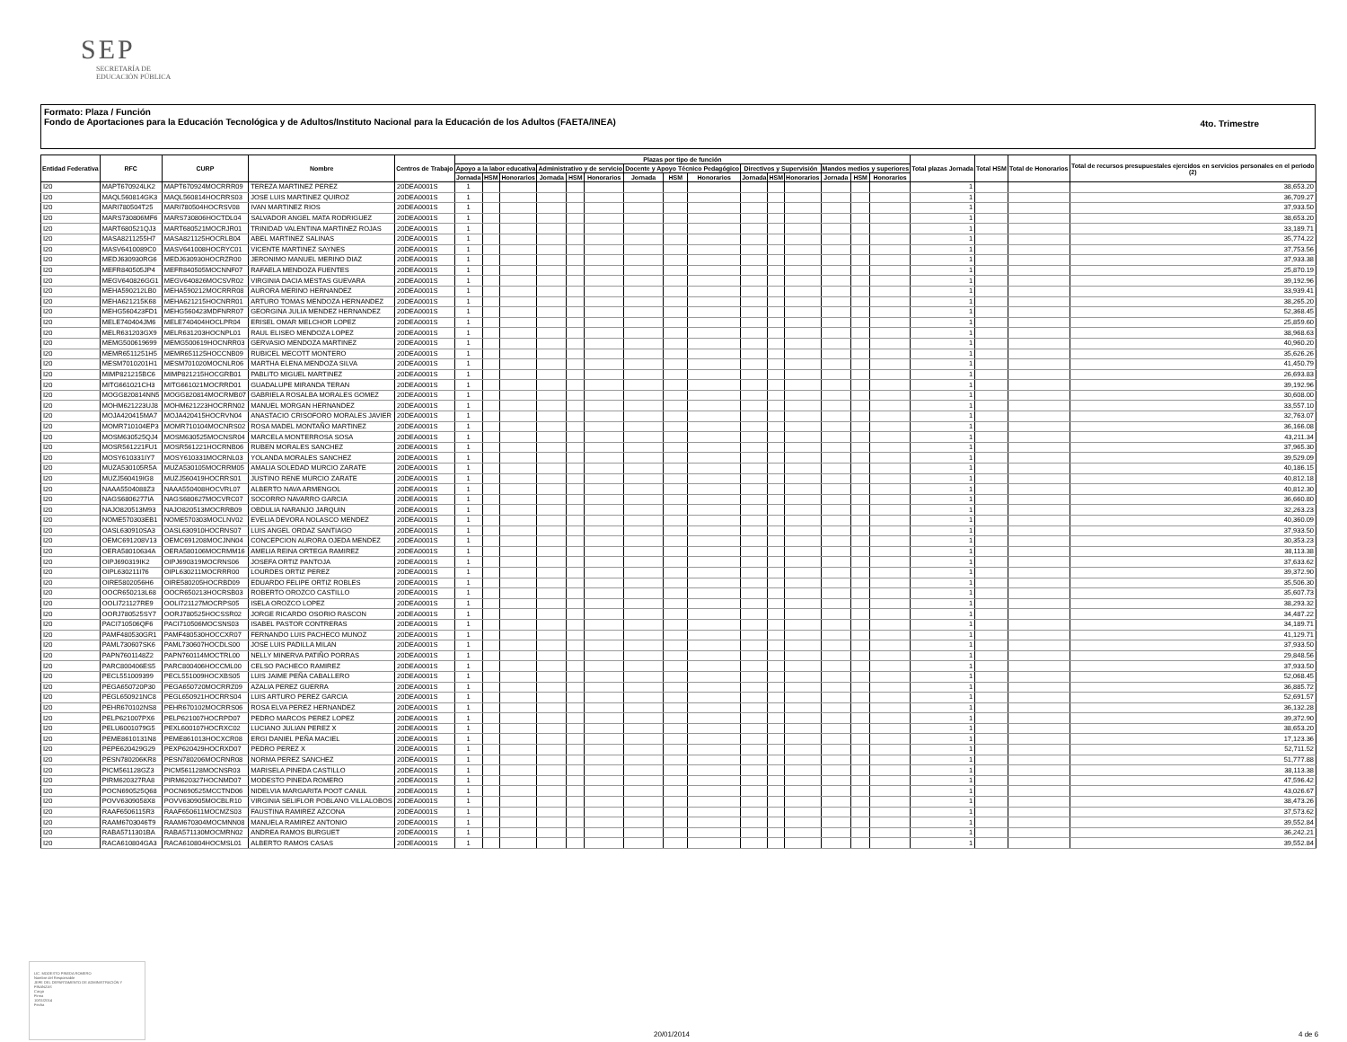SEP
SECRETARÍA DE
EDUCACIÓN PÚBLICA
Formato: Plaza / Función
Fondo de Aportaciones para la Educación Tecnológica y de Adultos/Instituto Nacional para la Educación de los Adultos (FAETA/INEA)
4to. Trimestre
| Entidad Federativa | RFC | CURP | Nombre | Centros de Trabajo | Plazas por tipo de función | | | | | | | | | | | | | | | Total plazas Jornada | Total HSM | Total de Honorarios | Total de recursos presupuestales ejercidos en servicios personales en el periodo (2) |
| --- | --- | --- | --- | --- | --- | --- | --- | --- | --- | --- | --- | --- | --- | --- | --- | --- | --- | --- | --- | --- | --- | --- | --- |
| | | | | | Apoyo a la labor educativa | | | Administrativo y de servicio | | | Docente y Apoyo Técnico Pedagógico | | | Directivos y Supervisión | | | Mandos medios y superiores | | | | | | |
| | | | | | Jornada | HSM | Honorarios | Jornada | HSM | Honorarios | Jornada | HSM | Honorarios | Jornada | HSM | Honorarios | Jornada | HSM | Honorarios | | | | |
| I20 | MAPT670924LK2 | MAPT670924MOCRRR09 | TEREZA MARTINEZ PEREZ | 20DEA0001S | 1 | | | | | | | | | | | | | | | 1 | | | 38,653.20 |
| I20 | MAQL560814GK3 | MAQL560814HOCRRS03 | JOSE LUIS MARTINEZ QUIROZ | 20DEA0001S | 1 | | | | | | | | | | | | | | | 1 | | | 36,709.27 |
| I20 | MARI780504T25 | MARI780504HOCRSV08 | IVAN MARTINEZ RIOS | 20DEA0001S | 1 | | | | | | | | | | | | | | | 1 | | | 37,933.50 |
| I20 | MARS730806MF6 | MARS730806HOCTDL04 | SALVADOR ANGEL MATA RODRIGUEZ | 20DEA0001S | 1 | | | | | | | | | | | | | | | 1 | | | 38,653.20 |
| I20 | MART680521QJ3 | MART680521MOCRJR01 | TRINIDAD VALENTINA MARTINEZ ROJAS | 20DEA0001S | 1 | | | | | | | | | | | | | | | 1 | | | 33,189.71 |
| I20 | MASA8211255H7 | MASA821125HOCRLB04 | ABEL MARTINEZ SALINAS | 20DEA0001S | 1 | | | | | | | | | | | | | | | 1 | | | 35,774.22 |
| I20 | MASV6410089C0 | MASV641008HOCRYC01 | VICENTE MARTINEZ SAYNES | 20DEA0001S | 1 | | | | | | | | | | | | | | | 1 | | | 37,753.56 |
| I20 | MEDJ630930RG6 | MEDJ630930HOCRZR00 | JERONIMO MANUEL MERINO DIAZ | 20DEA0001S | 1 | | | | | | | | | | | | | | | 1 | | | 37,933.38 |
| I20 | MEFR840505JP4 | MEFR840505MOCNNF07 | RAFAELA MENDOZA FUENTES | 20DEA0001S | 1 | | | | | | | | | | | | | | | 1 | | | 25,870.19 |
| I20 | MEGV640826GG1 | MEGV640826MOCSVR02 | VIRGINIA DACIA MESTAS GUEVARA | 20DEA0001S | 1 | | | | | | | | | | | | | | | 1 | | | 39,192.96 |
| I20 | MEHA590212LB0 | MEHA590212MOCRRR08 | AURORA MERINO HERNANDEZ | 20DEA0001S | 1 | | | | | | | | | | | | | | | 1 | | | 33,939.41 |
| I20 | MEHA621215K68 | MEHA621215HOCNRR01 | ARTURO TOMAS MENDOZA HERNANDEZ | 20DEA0001S | 1 | | | | | | | | | | | | | | | 1 | | | 38,265.20 |
| I20 | MEHG560423FD1 | MEHG560423MDFNRR07 | GEORGINA JULIA MENDEZ HERNANDEZ | 20DEA0001S | 1 | | | | | | | | | | | | | | | 1 | | | 52,368.45 |
| I20 | MELE740404JM6 | MELE740404HOCLPR04 | ERISEL OMAR MELCHOR LOPEZ | 20DEA0001S | 1 | | | | | | | | | | | | | | | 1 | | | 25,859.60 |
| I20 | MELR631203GX9 | MELR631203HOCNPL01 | RAUL ELISEO MENDOZA LOPEZ | 20DEA0001S | 1 | | | | | | | | | | | | | | | 1 | | | 38,968.63 |
| I20 | MEMG500619699 | MEMG500619HOCNRR03 | GERVASIO MENDOZA MARTINEZ | 20DEA0001S | 1 | | | | | | | | | | | | | | | 1 | | | 40,960.20 |
| I20 | MEMR6511251H5 | MEMR651125HOCCNB09 | RUBICEL MECOTT MONTERO | 20DEA0001S | 1 | | | | | | | | | | | | | | | 1 | | | 35,626.26 |
| I20 | MESM7010201H1 | MESM701020MOCNLR06 | MARTHA ELENA MENDOZA SILVA | 20DEA0001S | 1 | | | | | | | | | | | | | | | 1 | | | 41,450.79 |
| I20 | MIMP821215BC6 | MIMP821215HOCGRB01 | PABLITO MIGUEL MARTINEZ | 20DEA0001S | 1 | | | | | | | | | | | | | | | 1 | | | 26,693.83 |
| I20 | MITG661021CH3 | MITG661021MOCRRD01 | GUADALUPE MIRANDA TERAN | 20DEA0001S | 1 | | | | | | | | | | | | | | | 1 | | | 39,192.96 |
| I20 | MOGG820814NN5 | MOGG820814MOCRMB07 | GABRIELA ROSALBA MORALES GOMEZ | 20DEA0001S | 1 | | | | | | | | | | | | | | | 1 | | | 30,608.00 |
| I20 | MOHM621223UJ8 | MOHM621223HOCRRN02 | MANUEL MORGAN HERNANDEZ | 20DEA0001S | 1 | | | | | | | | | | | | | | | 1 | | | 33,557.10 |
| I20 | MOJA420415MA7 | MOJA420415HOCRVN04 | ANASTACIO CRISOFORO MORALES JAVIER | 20DEA0001S | 1 | | | | | | | | | | | | | | | 1 | | | 32,763.07 |
| I20 | MOMR710104EP3 | MOMR710104MOCNRS02 | ROSA MADEL MONTAÑO MARTINEZ | 20DEA0001S | 1 | | | | | | | | | | | | | | | 1 | | | 36,166.08 |
| I20 | MOSM630525QJ4 | MOSM630525MOCNSR04 | MARCELA MONTERROSA SOSA | 20DEA0001S | 1 | | | | | | | | | | | | | | | 1 | | | 43,211.34 |
| I20 | MOSR561221FU1 | MOSR561221HOCRNB06 | RUBEN MORALES SANCHEZ | 20DEA0001S | 1 | | | | | | | | | | | | | | | 1 | | | 37,965.30 |
| I20 | MOSY610331IY7 | MOSY610331MOCRNL03 | YOLANDA MORALES SANCHEZ | 20DEA0001S | 1 | | | | | | | | | | | | | | | 1 | | | 39,529.09 |
| I20 | MUZA530105R5A | MUZA530105MOCRRM05 | AMALIA SOLEDAD MURCIO ZARATE | 20DEA0001S | 1 | | | | | | | | | | | | | | | 1 | | | 40,186.15 |
| I20 | MUZJ560419IG8 | MUZJ560419HOCRRS01 | JUSTINO RENE MURCIO ZARATE | 20DEA0001S | 1 | | | | | | | | | | | | | | | 1 | | | 40,812.18 |
| I20 | NAAA5504088Z3 | NAAA550408HOCVRL07 | ALBERTO NAVA ARMENGOL | 20DEA0001S | 1 | | | | | | | | | | | | | | | 1 | | | 40,812.30 |
| I20 | NAGS6806277IA | NAGS680627MOCVRC07 | SOCORRO NAVARRO GARCIA | 20DEA0001S | 1 | | | | | | | | | | | | | | | 1 | | | 36,660.80 |
| I20 | NAJO820513M93 | NAJO820513MOCRRB09 | OBDULIA NARANJO JARQUIN | 20DEA0001S | 1 | | | | | | | | | | | | | | | 1 | | | 32,263.23 |
| I20 | NOME570303EB1 | NOME570303MOCLNV02 | EVELIA DEVORA NOLASCO MENDEZ | 20DEA0001S | 1 | | | | | | | | | | | | | | | 1 | | | 40,360.09 |
| I20 | OASL630910SA3 | OASL630910HOCRNS07 | LUIS ANGEL ORDAZ SANTIAGO | 20DEA0001S | 1 | | | | | | | | | | | | | | | 1 | | | 37,933.50 |
| I20 | OEMC691208V13 | OEMC691208MOCJNN04 | CONCEPCION AURORA OJEDA MENDEZ | 20DEA0001S | 1 | | | | | | | | | | | | | | | 1 | | | 30,353.23 |
| I20 | OERA58010634A | OERA580106MOCRMM16 | AMELIA REINA ORTEGA RAMIREZ | 20DEA0001S | 1 | | | | | | | | | | | | | | | 1 | | | 38,113.38 |
| I20 | OIPJ690319IK2 | OIPJ690319MOCRNS06 | JOSEFA ORTIZ PANTOJA | 20DEA0001S | 1 | | | | | | | | | | | | | | | 1 | | | 37,633.62 |
| I20 | OIPL630211I76 | OIPL630211MOCRRR00 | LOURDES ORTIZ PEREZ | 20DEA0001S | 1 | | | | | | | | | | | | | | | 1 | | | 39,372.90 |
| I20 | OIRE5802056H6 | OIRE580205HOCRBD09 | EDUARDO FELIPE ORTIZ ROBLES | 20DEA0001S | 1 | | | | | | | | | | | | | | | 1 | | | 35,506.30 |
| I20 | OOCR650213L68 | OOCR650213HOCRSB03 | ROBERTO OROZCO CASTILLO | 20DEA0001S | 1 | | | | | | | | | | | | | | | 1 | | | 35,607.73 |
| I20 | OOLI721127RE9 | OOLI721127MOCRPS05 | ISELA OROZCO LOPEZ | 20DEA0001S | 1 | | | | | | | | | | | | | | | 1 | | | 38,293.32 |
| I20 | OORJ780525SY7 | OORJ780525HOCSSR02 | JORGE RICARDO OSORIO RASCON | 20DEA0001S | 1 | | | | | | | | | | | | | | | 1 | | | 34,487.22 |
| I20 | PACI710506QF6 | PACI710506MOCSNS03 | ISABEL PASTOR CONTRERAS | 20DEA0001S | 1 | | | | | | | | | | | | | | | 1 | | | 34,189.71 |
| I20 | PAMF480530GR1 | PAMF480530HOCCXR07 | FERNANDO LUIS PACHECO MUNOZ | 20DEA0001S | 1 | | | | | | | | | | | | | | | 1 | | | 41,129.71 |
| I20 | PAML730607SK6 | PAML730607HOCDLS00 | JOSE LUIS PADILLA MILAN | 20DEA0001S | 1 | | | | | | | | | | | | | | | 1 | | | 37,933.50 |
| I20 | PAPN7601148Z2 | PAPN760114MOCTRL00 | NELLY MINERVA PATIÑO PORRAS | 20DEA0001S | 1 | | | | | | | | | | | | | | | 1 | | | 29,848.56 |
| I20 | PARC800406ES5 | PARC800406HOCCML00 | CELSO PACHECO RAMIREZ | 20DEA0001S | 1 | | | | | | | | | | | | | | | 1 | | | 37,933.50 |
| I20 | PECL551009399 | PECL551009HOCXBS05 | LUIS JAIME PEÑA CABALLERO | 20DEA0001S | 1 | | | | | | | | | | | | | | | 1 | | | 52,068.45 |
| I20 | PEGA650720P30 | PEGA650720MOCRRZ09 | AZALIA PEREZ GUERRA | 20DEA0001S | 1 | | | | | | | | | | | | | | | 1 | | | 36,885.72 |
| I20 | PEGL650921NC8 | PEGL650921HOCRRS04 | LUIS ARTURO PEREZ GARCIA | 20DEA0001S | 1 | | | | | | | | | | | | | | | 1 | | | 52,691.57 |
| I20 | PEHR670102NS8 | PEHR670102MOCRRS06 | ROSA ELVA PEREZ HERNANDEZ | 20DEA0001S | 1 | | | | | | | | | | | | | | | 1 | | | 36,132.28 |
| I20 | PELP621007PX6 | PELP621007HOCRPD07 | PEDRO MARCOS PEREZ LOPEZ | 20DEA0001S | 1 | | | | | | | | | | | | | | | 1 | | | 39,372.90 |
| I20 | PELU6001079G5 | PEXL600107HOCRXC02 | LUCIANO JULIAN PEREZ X | 20DEA0001S | 1 | | | | | | | | | | | | | | | 1 | | | 38,653.20 |
| I20 | PEME8610131N8 | PEME861013HOCXCR08 | ERGI DANIEL PEÑA MACIEL | 20DEA0001S | 1 | | | | | | | | | | | | | | | 1 | | | 17,123.36 |
| I20 | PEPE620429G29 | PEXP620429HOCRXD07 | PEDRO PEREZ X | 20DEA0001S | 1 | | | | | | | | | | | | | | | 1 | | | 52,711.52 |
| I20 | PESN780206KR8 | PESN780206MOCRNR08 | NORMA PEREZ SANCHEZ | 20DEA0001S | 1 | | | | | | | | | | | | | | | 1 | | | 51,777.88 |
| I20 | PICM561128GZ3 | PICM561128MOCNSR03 | MARISELA PINEDA CASTILLO | 20DEA0001S | 1 | | | | | | | | | | | | | | | 1 | | | 38,113.38 |
| I20 | PIRM620327RA8 | PIRM620327HOCNMD07 | MODESTO PINEDA ROMERO | 20DEA0001S | 1 | | | | | | | | | | | | | | | 1 | | | 47,596.42 |
| I20 | POCN690525Q68 | POCN690525MCCTND06 | NIDELVIA MARGARITA POOT CANUL | 20DEA0001S | 1 | | | | | | | | | | | | | | | 1 | | | 43,026.67 |
| I20 | POVV6309058X8 | POVV630905MOCBLR10 | VIRGINIA SELIFLOR POBLANO VILLALOBOS | 20DEA0001S | 1 | | | | | | | | | | | | | | | 1 | | | 38,473.26 |
| I20 | RAAF6506115R3 | RAAF650611MOCMZS03 | FAUSTINA RAMIREZ AZCONA | 20DEA0001S | 1 | | | | | | | | | | | | | | | 1 | | | 37,573.62 |
| I20 | RAAM6703046T9 | RAAM670304MOCMNN08 | MANUELA RAMIREZ ANTONIO | 20DEA0001S | 1 | | | | | | | | | | | | | | | 1 | | | 39,552.84 |
| I20 | RABA5711301BA | RABA571130MOCMRN02 | ANDREA RAMOS BURGUET | 20DEA0001S | 1 | | | | | | | | | | | | | | | 1 | | | 36,242.21 |
| I20 | RACA610804GA3 | RACA610804HOCMSL01 | ALBERTO RAMOS CASAS | 20DEA0001S | 1 | | | | | | | | | | | | | | | 1 | | | 39,552.84 |
LIC. MODESTO PINEDA ROMERO
Nombre del Responsable
JEFE DEL DEPARTAMENTO DE ADMINISTRACIÓN Y FINANZAS
Cargo
Firma
10/01/2014
Fecha
20/01/2014 4 de 6